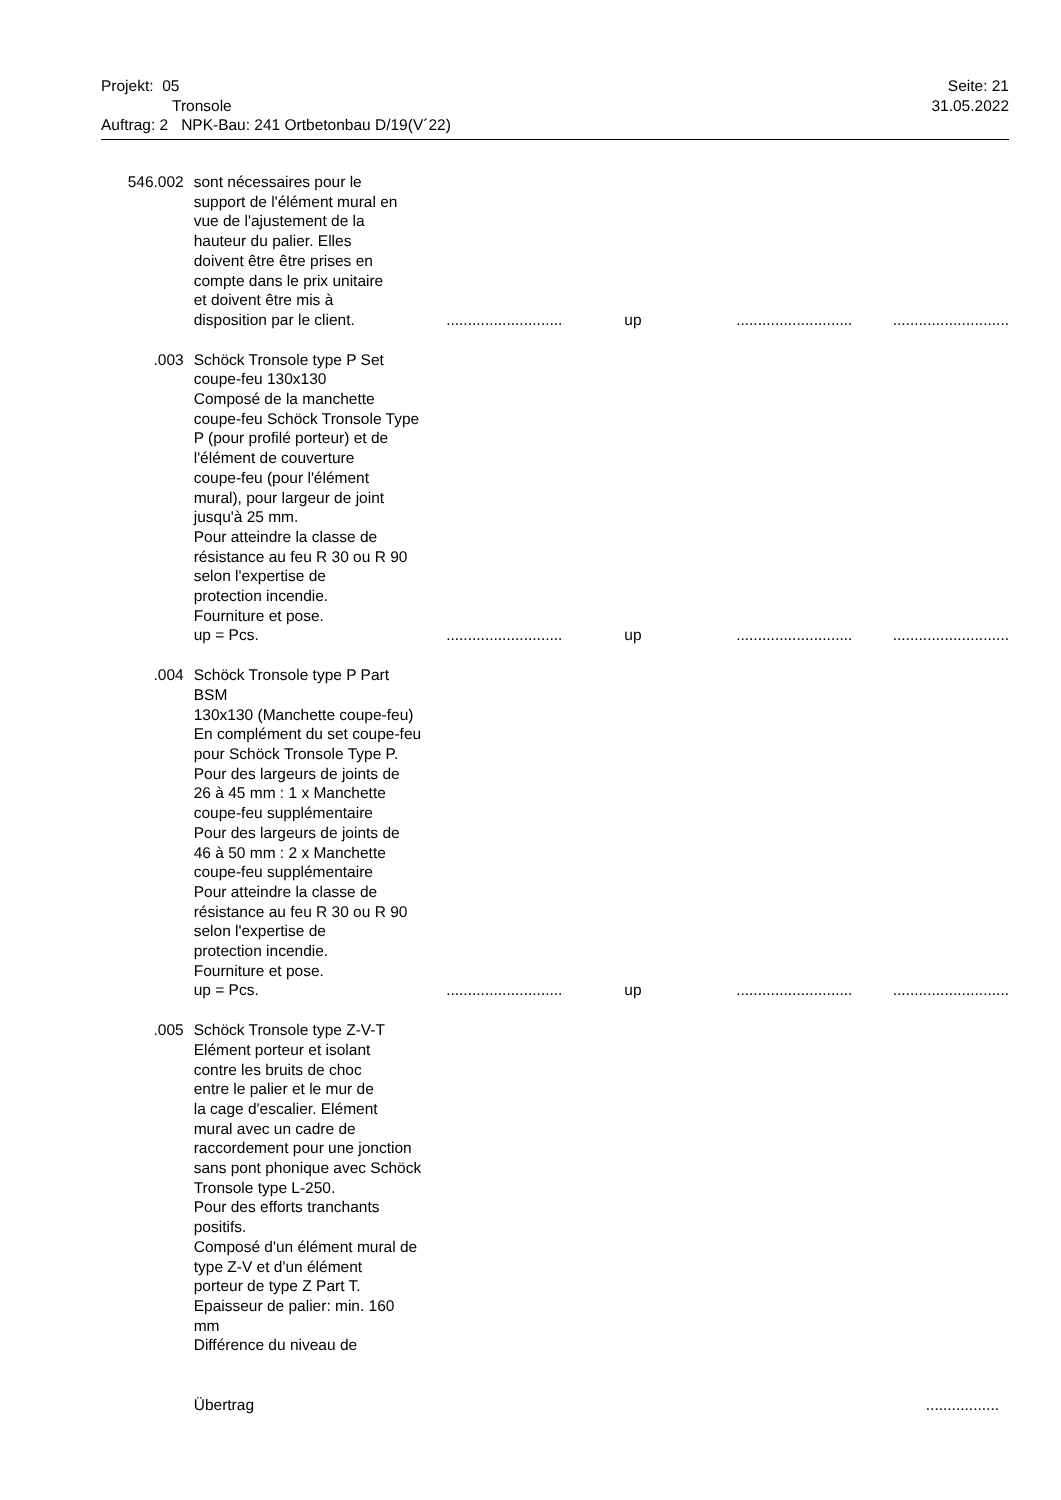Projekt: 05 Seite: 21
Tronsole 31.05.2022
Auftrag: 2 NPK-Bau: 241 Ortbetonbau D/19(V´22)
| 546.002 | sont nécessaires pour le support de l'élément mural en vue de l'ajustement de la hauteur du palier. Elles doivent être être prises en compte dans le prix unitaire et doivent être mis à disposition par le client. | ........................... | up | ........................... | ........................... |
| .003 | Schöck Tronsole type P Set coupe-feu 130x130 Composé de la manchette coupe-feu Schöck Tronsole Type P (pour profilé porteur) et de l'élément de couverture coupe-feu (pour l'élément mural), pour largeur de joint jusqu'à 25 mm. Pour atteindre la classe de résistance au feu R 30 ou R 90 selon l'expertise de protection incendie. Fourniture et pose. up = Pcs. | ........................... | up | ........................... | ........................... |
| .004 | Schöck Tronsole type P Part BSM 130x130 (Manchette coupe-feu) En complément du set coupe-feu pour Schöck Tronsole Type P. Pour des largeurs de joints de 26 à 45 mm : 1 x Manchette coupe-feu supplémentaire Pour des largeurs de joints de 46 à 50 mm : 2 x Manchette coupe-feu supplémentaire Pour atteindre la classe de résistance au feu R 30 ou R 90 selon l'expertise de protection incendie. Fourniture et pose. up = Pcs. | ........................... | up | ........................... | ........................... |
| .005 | Schöck Tronsole type Z-V-T Elément porteur et isolant contre les bruits de choc entre le palier et le mur de la cage d'escalier. Elément mural avec un cadre de raccordement pour une jonction sans pont phonique avec Schöck Tronsole type L-250. Pour des efforts tranchants positifs. Composé d'un élément mural de type Z-V et d'un élément porteur de type Z Part T. Epaisseur de palier: min. 160 mm Différence du niveau de | | | | |
| | Übertrag | | | | ................. |